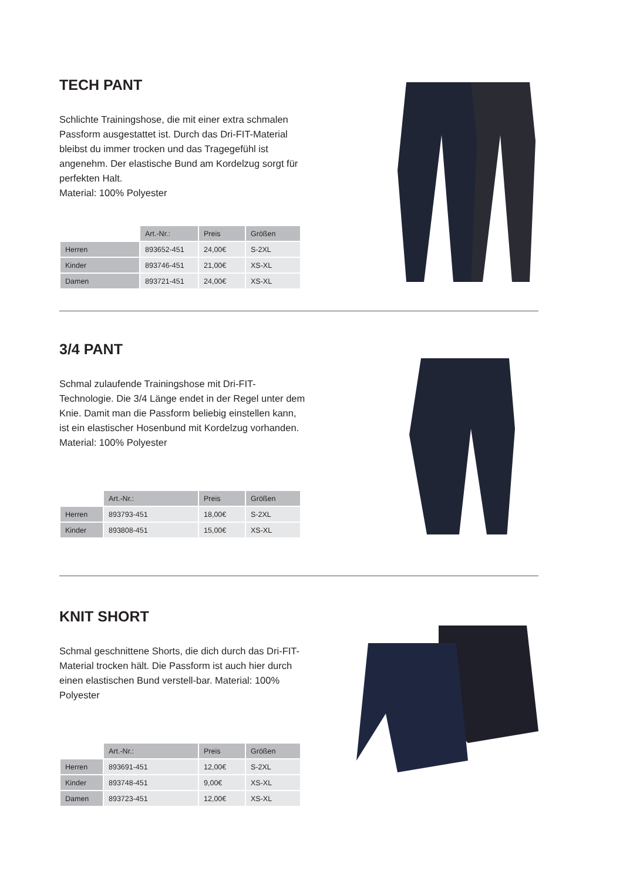TECH PANT
Schlichte Trainingshose, die mit einer extra schmalen Passform ausgestattet ist. Durch das Dri-FIT-Material bleibst du immer trocken und das Tragegefühl ist angenehm. Der elastische Bund am Kordelzug sorgt für perfekten Halt.
Material: 100% Polyester
| | Art.-Nr.: | Preis | Größen |
| --- | --- | --- | --- |
| Herren | 893652-451 | 24,00€ | S-2XL |
| Kinder | 893746-451 | 21,00€ | XS-XL |
| Damen | 893721-451 | 24,00€ | XS-XL |
3/4 PANT
Schmal zulaufende Trainingshose mit Dri-FIT-Technologie. Die 3/4 Länge endet in der Regel unter dem Knie. Damit man die Passform beliebig einstellen kann, ist ein elastischer Hosenbund mit Kordelzug vorhanden.
Material: 100% Polyester
| | Art.-Nr.: | Preis | Größen |
| --- | --- | --- | --- |
| Herren | 893793-451 | 18,00€ | S-2XL |
| Kinder | 893808-451 | 15,00€ | XS-XL |
KNIT SHORT
Schmal geschnittene Shorts, die dich durch das Dri-FIT-Material trocken hält. Die Passform ist auch hier durch einen elastischen Bund verstell-bar. Material: 100% Polyester
| | Art.-Nr.: | Preis | Größen |
| --- | --- | --- | --- |
| Herren | 893691-451 | 12,00€ | S-2XL |
| Kinder | 893748-451 | 9,00€ | XS-XL |
| Damen | 893723-451 | 12,00€ | XS-XL |